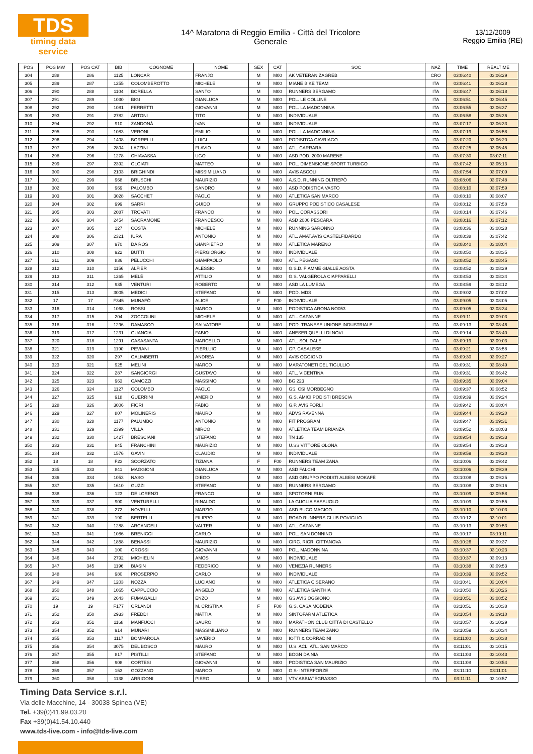TDS
timing data service
14^ Maratona di Reggio Emilia - Città del Tricolore
Generale
13/12/2009
Reggio Emilia (RE)
| POS | POS MW | POS CAT | BIB | COGNOME | NOME | SEX | CAT | SOC | NAZ | TIME | REALTIME |
| --- | --- | --- | --- | --- | --- | --- | --- | --- | --- | --- | --- |
| 304 | 288 | 286 | 1125 | LONCAR | FRANJO | M | M00 | AK VETERAN ZAGREB | CRO | 03:06:40 | 03:06:29 |
| 305 | 289 | 287 | 1255 | COLOMBEROTTO | MICHELE | M | M00 | MIANE BIKE TEAM | ITA | 03:06:41 | 03:06:28 |
| 306 | 290 | 288 | 1104 | BORELLA | SANTO | M | M00 | RUNNERS BERGAMO | ITA | 03:06:47 | 03:06:18 |
| 307 | 291 | 289 | 1030 | BIGI | GIANLUCA | M | M00 | POL. LE COLLINE | ITA | 03:06:51 | 03:06:45 |
| 308 | 292 | 290 | 1081 | FERRETTI | GIOVANNI | M | M00 | POL. LA MADONNINA | ITA | 03:06:55 | 03:06:37 |
| 309 | 293 | 291 | 2782 | ARTONI | TITO | M | M00 | INDIVIDUALE | ITA | 03:06:58 | 03:05:36 |
| 310 | 294 | 292 | 910 | ZANDONÀ | IVAN | M | M00 | INDIVIDUALE | ITA | 03:07:17 | 03:06:33 |
| 311 | 295 | 293 | 1083 | VERONI | EMILIO | M | M00 | POL. LA MADONNINA | ITA | 03:07:19 | 03:06:58 |
| 312 | 296 | 294 | 1408 | BORRELLI | LUIGI | M | M00 | PODISITCA CAVRIAGO | ITA | 03:07:20 | 03:06:20 |
| 313 | 297 | 295 | 2804 | LAZZINI | FLAVIO | M | M00 | ATL. CARRARA | ITA | 03:07:25 | 03:05:45 |
| 314 | 298 | 296 | 1278 | CHIAVASSA | UGO | M | M00 | ASD POD. 2000 MARENE | ITA | 03:07:30 | 03:07:11 |
| 315 | 299 | 297 | 2392 | OLGIATI | MATTEO | M | M00 | POL. DIMENSIONE SPORT TURBIGO | ITA | 03:07:42 | 03:05:13 |
| 316 | 300 | 298 | 2103 | BRIGHINDI | MISSIMILIANO | M | M00 | AVIS ASCOLI | ITA | 03:07:54 | 03:07:09 |
| 317 | 301 | 299 | 968 | BRUSCHI | MAURIZIO | M | M00 | A.S.D. RUNNING OLTREPÒ | ITA | 03:08:06 | 03:07:48 |
| 318 | 302 | 300 | 969 | PALOMBO | SANDRO | M | M00 | ASD PODISTICA VASTO | ITA | 03:08:10 | 03:07:59 |
| 319 | 303 | 301 | 3028 | SACCHET | PAOLO | M | M00 | ATLETICA SAN MARCO | ITA | 03:08:10 | 03:08:07 |
| 320 | 304 | 302 | 999 | SARRI | GUIDO | M | M00 | GRUPPO PODISTICO CASALESE | ITA | 03:08:12 | 03:07:58 |
| 321 | 305 | 303 | 2087 | TROVATI | FRANCO | M | M00 | POL. CORASSORI | ITA | 03:08:14 | 03:07:46 |
| 322 | 306 | 304 | 2454 | SACRAMONE | FRANCESCO | M | M00 | ASD 2000 PESCARA | ITA | 03:08:16 | 03:07:12 |
| 323 | 307 | 305 | 127 | COSTA | MICHELE | M | M00 | RUNNING SARONNO | ITA | 03:08:36 | 03:08:28 |
| 324 | 308 | 306 | 2321 | IURA | ANTONIO | M | M00 | ATL. AMAT.AVIS CASTELFIDARDO | ITA | 03:08:38 | 03:07:42 |
| 325 | 309 | 307 | 970 | DA ROS | GIANPIETRO | M | M00 | ATLETICA MARENO | ITA | 03:08:40 | 03:08:04 |
| 326 | 310 | 308 | 922 | BUTTI | PIERGIORGIO | M | M00 | INDIVIDUALE | ITA | 03:08:50 | 03:08:35 |
| 327 | 311 | 309 | 836 | PELUCCHI | GIAMPAOLO | M | M00 | ATL. PEGASO | ITA | 03:08:52 | 03:08:45 |
| 328 | 312 | 310 | 1156 | ALFIER | ALESSIO | M | M00 | G.S.D. FIAMME GIALLE AOSTA | ITA | 03:08:52 | 03:08:29 |
| 329 | 313 | 311 | 1265 | MELÈ | ATTILIO | M | M00 | G.S. VALGEROLA CIAPPARELLI | ITA | 03:08:53 | 03:08:34 |
| 330 | 314 | 312 | 935 | VENTURI | ROBERTO | M | M00 | ASD LA LUMEGA | ITA | 03:08:59 | 03:08:12 |
| 331 | 315 | 313 | 3005 | MEDICI | STEFANO | M | M00 | POD. MDS | ITA | 03:09:02 | 03:07:02 |
| 332 | 17 | 17 | F345 | MUNAFÒ | ALICE | F | F00 | INDIVIDUALE | ITA | 03:09:05 | 03:08:05 |
| 333 | 316 | 314 | 1068 | ROSSI | MARCO | M | M00 | PODISTICA ARONA NO053 | ITA | 03:09:05 | 03:08:34 |
| 334 | 317 | 315 | 204 | ZOCCOLINI | MICHELE | M | M00 | ATL. CAPANNE | ITA | 03:09:11 | 03:09:03 |
| 335 | 318 | 316 | 1296 | DAMASCO | SALVATORE | M | M00 | POD. TRANESE UNIONE INDUSTRIALE | ITA | 03:09:13 | 03:08:46 |
| 336 | 319 | 317 | 1231 | GUANCIA | FABIO | M | M00 | ANESER QUELLI DI NOVI | ITA | 03:09:14 | 03:08:40 |
| 337 | 320 | 318 | 1291 | CASASANTA | MARCELLO | M | M00 | ATL. SOLIDALE | ITA | 03:09:19 | 03:09:03 |
| 338 | 321 | 319 | 1190 | PEVIANI | PIERLUIGI | M | M00 | GP. CASALESE | ITA | 03:09:21 | 03:08:58 |
| 339 | 322 | 320 | 297 | GALIMBERTI | ANDREA | M | M00 | AVIS OGGIONO | ITA | 03:09:30 | 03:09:27 |
| 340 | 323 | 321 | 925 | MELINI | MARCO | M | M00 | MARATONETI DEL TIGULLIO | ITA | 03:09:31 | 03:08:49 |
| 341 | 324 | 322 | 287 | SANGIORGI | GUSTAVO | M | M00 | ATL. VICENTINA | ITA | 03:09:31 | 03:06:42 |
| 342 | 325 | 323 | 963 | CAMOZZI | MASSIMO | M | M00 | BG 223 | ITA | 03:09:35 | 03:09:04 |
| 343 | 326 | 324 | 1127 | COLOMBO | PAOLO | M | M00 | GS. CSI MORBEGNO | ITA | 03:09:37 | 03:08:52 |
| 344 | 327 | 325 | 918 | GUERRINI | AMERIO | M | M00 | G.S. AMICI PODISTI BRESCIA | ITA | 03:09:39 | 03:09:24 |
| 345 | 328 | 326 | 3006 | FIORI | FABIO | M | M00 | G.P. AVIS FORLÌ | ITA | 03:09:42 | 03:08:04 |
| 346 | 329 | 327 | 807 | MOLINERIS | MAURO | M | M00 | ADVS RAVENNA | ITA | 03:09:44 | 03:09:20 |
| 347 | 330 | 328 | 1177 | PALUMBO | ANTONIO | M | M00 | FIT PROGRAM | ITA | 03:09:47 | 03:09:31 |
| 348 | 331 | 329 | 2399 | VILLA | MIRCO | M | M00 | ATLETICA TEAM BRIANZA | ITA | 03:09:52 | 03:08:03 |
| 349 | 332 | 330 | 1427 | BRESCIANI | STEFANO | M | M00 | TN 135 | ITA | 03:09:54 | 03:09:33 |
| 350 | 333 | 331 | 845 | FRANCHINI | MAURIZIO | M | M00 | U.SS VITTORE OLONA | ITA | 03:09:54 | 03:09:33 |
| 351 | 334 | 332 | 1576 | GAVIN | CLAUDIO | M | M00 | INDIVIDUALE | ITA | 03:09:59 | 03:09:20 |
| 352 | 18 | 18 | F23 | SCORZATO | TIZIANA | F | F00 | RUNNERS TEAM ZANA | ITA | 03:10:06 | 03:09:42 |
| 353 | 335 | 333 | 841 | MAGGIONI | GIANLUCA | M | M00 | ASD FALCHI | ITA | 03:10:06 | 03:09:39 |
| 354 | 336 | 334 | 1053 | NASO | DIEGO | M | M00 | ASD GRUPPO PODISTI ALBESI MOKAFÈ | ITA | 03:10:08 | 03:09:25 |
| 355 | 337 | 335 | 1610 | GUZZI | STEFANO | M | M00 | RUNNERS BERGAMO | ITA | 03:10:08 | 03:09:16 |
| 356 | 338 | 336 | 123 | DE LORENZI | FRANCO | M | M00 | SPOTORNI RUN | ITA | 03:10:09 | 03:09:58 |
| 357 | 339 | 337 | 900 | VENTURELLI | RINALDO | M | M00 | LA GUGLIA SASSUOLO | ITA | 03:10:09 | 03:09:55 |
| 358 | 340 | 338 | 272 | NOVELLI | MARZIO | M | M00 | ASD BUCO MAGICO | ITA | 03:10:10 | 03:10:03 |
| 359 | 341 | 339 | 190 | BERTELLI | FILIPPO | M | M00 | ROAD RUNNERS CLUB POVIGLIO | ITA | 03:10:12 | 03:10:01 |
| 360 | 342 | 340 | 1288 | ARCANGELI | VALTER | M | M00 | ATL. CAPANNE | ITA | 03:10:13 | 03:09:53 |
| 361 | 343 | 341 | 1086 | BRENICCI | CARLO | M | M00 | POL. SAN DONNINO | ITA | 03:10:17 | 03:10:11 |
| 362 | 344 | 342 | 1858 | BENASSI | MAURIZIO | M | M00 | CIRC. RICR. CITTANOVA | ITA | 03:10:26 | 03:09:37 |
| 363 | 345 | 343 | 100 | GROSSI | GIOVANNI | M | M00 | POL. MADONNINA | ITA | 03:10:37 | 03:10:23 |
| 364 | 346 | 344 | 2792 | MICHIELIN | AMOS | M | M00 | INDIVIDUALE | ITA | 03:10:37 | 03:09:13 |
| 365 | 347 | 345 | 1196 | BIASIN | FEDERICO | M | M00 | VENEZIA RUNNERS | ITA | 03:10:38 | 03:09:53 |
| 366 | 348 | 346 | 980 | PROSERPIO | CARLO | M | M00 | INDIVIDUALE | ITA | 03:10:39 | 03:09:52 |
| 367 | 349 | 347 | 1203 | NOZZA | LUCIANO | M | M00 | ATLETICA CISERANO | ITA | 03:10:41 | 03:10:04 |
| 368 | 350 | 348 | 1065 | CAPPUCCIO | ANGELO | M | M00 | ATLETICA SANTHIÀ | ITA | 03:10:50 | 03:10:26 |
| 369 | 351 | 349 | 2643 | FUMAGALLI | ENZO | M | M00 | GS AVIS OGGIONO | ITA | 03:10:51 | 03:08:52 |
| 370 | 19 | 19 | F177 | ORLANDI | M. CRISTINA | F | F00 | G.S. CASA MODENA | ITA | 03:10:51 | 03:10:38 |
| 371 | 352 | 350 | 2933 | FREDDI | MATTIA | M | M00 | SINTOFARM ATLETICA | ITA | 03:10:54 | 03:09:10 |
| 372 | 353 | 351 | 1168 | MANFUCCI | SAURO | M | M00 | MARATHON CLUB CITTÀ DI CASTELLO | ITA | 03:10:57 | 03:10:29 |
| 373 | 354 | 352 | 914 | MUNARI | MASSIMILIANO | M | M00 | RUNNERS TEAM ZANÒ | ITA | 03:10:59 | 03:10:34 |
| 374 | 355 | 353 | 1117 | BOMPAROLA | SAVERIO | M | M00 | IOTTI & CORRADINI | ITA | 03:11:00 | 03:10:38 |
| 375 | 356 | 354 | 3075 | DEL BOSCO | MAURO | M | M00 | U.S. ACLI ATL. SAN MARCO | ITA | 03:11:01 | 03:10:15 |
| 376 | 357 | 355 | 817 | PISTILLI | STEFANO | M | M00 | BOGN DA NIA | ITA | 03:11:03 | 03:10:43 |
| 377 | 358 | 356 | 908 | CORTESI | GIOVANNI | M | M00 | PODISTICA SAN MAURIZIO | ITA | 03:11:08 | 03:10:54 |
| 378 | 359 | 357 | 153 | GOZZANO | MARCO | M | M00 | G.S- INTERFORZE | ITA | 03:11:10 | 03:11:01 |
| 379 | 360 | 358 | 1138 | ARRIGONI | PIERO | M | M00 | VTV ABBIATEGRASSO | ITA | 03:11:11 | 03:10:57 |
Timing Data Service s.r.l.
Via delle Macchine, 14 - 30038 Spinea (VE)
Tel. +39(0)41.99.03.20
Fax +39(0)41.54.10.440
www.tds-live.com - info@tds-live.com